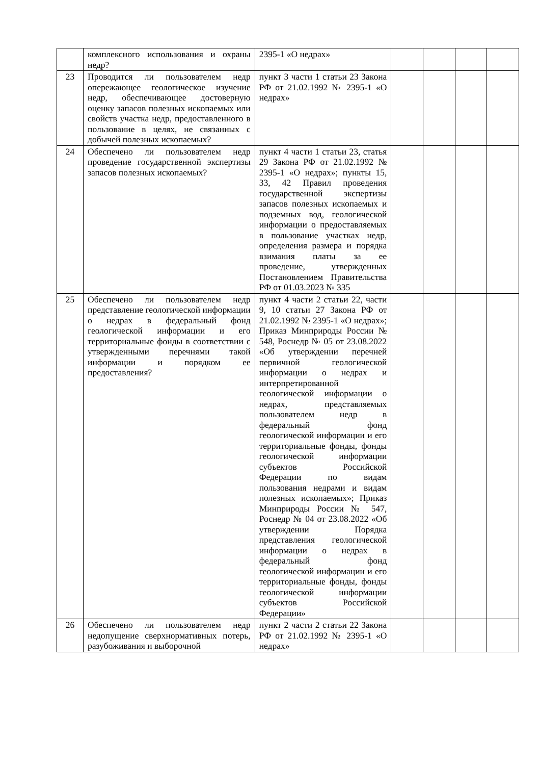| | комплексного использования и охраны недр? | 2395-1 «О недрах» | | | | |
| 23 | Проводится ли пользователем недр опережающее геологическое изучение недр, обеспечивающее достоверную оценку запасов полезных ископаемых или свойств участка недр, предоставленного в пользование в целях, не связанных с добычей полезных ископаемых? | пункт 3 части 1 статьи 23 Закона РФ от 21.02.1992 № 2395-1 «О недрах» | | | | |
| 24 | Обеспечено ли пользователем недр проведение государственной экспертизы запасов полезных ископаемых? | пункт 4 части 1 статьи 23, статья 29 Закона РФ от 21.02.1992 № 2395-1 «О недрах»; пункты 15, 33, 42 Правил проведения государственной экспертизы запасов полезных ископаемых и подземных вод, геологической информации о предоставляемых в пользование участках недр, определения размера и порядка взимания платы за ее проведение, утвержденных Постановлением Правительства РФ от 01.03.2023 № 335 | | | | |
| 25 | Обеспечено ли пользователем недр представление геологической информации о недрах в федеральный фонд геологической информации и его территориальные фонды в соответствии с утвержденными перечнями такой информации и порядком ее предоставления? | пункт 4 части 2 статьи 22, части 9, 10 статьи 27 Закона РФ от 21.02.1992 № 2395-1 «О недрах»; Приказ Минприроды России № 548, Роснедр № 05 от 23.08.2022 «Об утверждении перечней первичной геологической информации о недрах и интерпретированной геологической информации о недрах, представляемых пользователем недр в федеральный фонд геологической информации и его территориальные фонды, фонды геологической информации субъектов Российской Федерации по видам пользования недрами и видам полезных ископаемых»; Приказ Минприроды России № 547, Роснедр № 04 от 23.08.2022 «Об утверждении Порядка представления геологической информации о недрах в федеральный фонд геологической информации и его территориальные фонды, фонды геологической информации субъектов Российской Федерации» | | | | |
| 26 | Обеспечено ли пользователем недр недопущение сверхнормативных потерь, разубоживания и выборочной | пункт 2 части 2 статьи 22 Закона РФ от 21.02.1992 № 2395-1 «О недрах» | | | | |